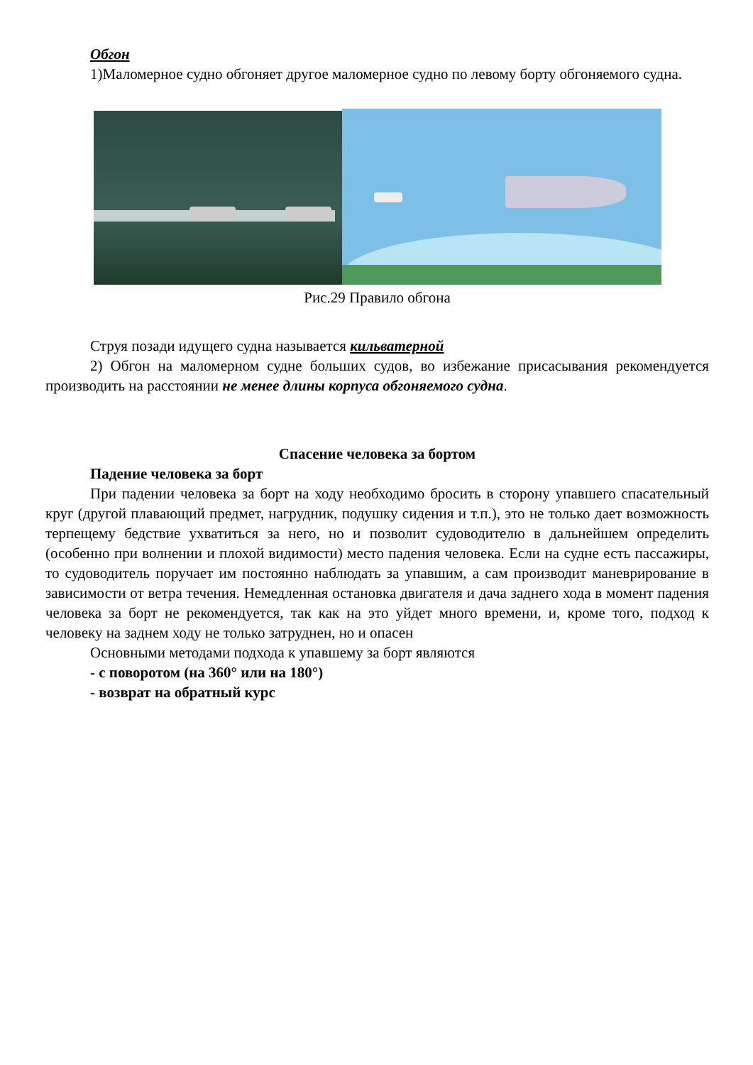Обгон
1)Маломерное судно обгоняет другое маломерное судно по левому борту обгоняемого судна.
Рис.29 Правило обгона
Струя позади идущего судна называется кильватерной
2) Обгон на маломерном судне больших судов, во избежание присасывания рекомендуется производить на расстоянии не менее длины корпуса обгоняемого судна.
Спасение человека за бортом
Падение человека за борт
При падении человека за борт на ходу необходимо бросить в сторону упавшего спасательный круг (другой плавающий предмет, нагрудник, подушку сидения и т.п.), это не только дает возможность терпещему бедствие ухватиться за него, но и позволит судоводителю в дальнейшем определить (особенно при волнении и плохой видимости) место падения человека. Если на судне есть пассажиры, то судоводитель поручает им постоянно наблюдать за упавшим, а сам производит маневрирование в зависимости от ветра течения. Немедленная остановка двигателя и дача заднего хода в момент падения человека за борт не рекомендуется, так как на это уйдет много времени, и, кроме того, подход к человеку на заднем ходу не только затруднен, но и опасен
Основными методами подхода к упавшему за борт являются
- с поворотом (на 360° или на 180°)
- возврат на обратный курс